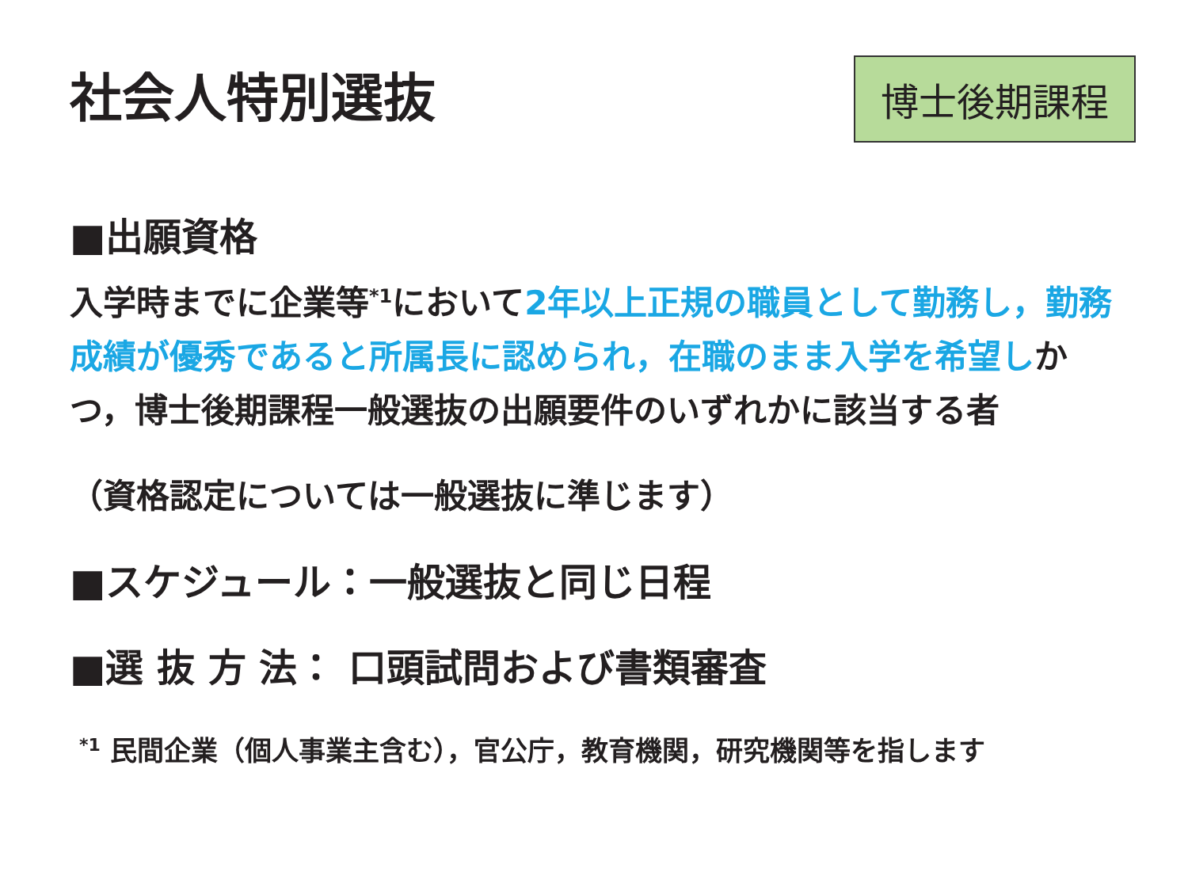社会人特別選抜
博士後期課程
■出願資格
入学時までに企業等<sup>*1</sup>において2年以上正規の職員として勤務し，勤務成績が優秀であると所属長に認められ，在職のまま入学を希望しかつ，博士後期課程一般選抜の出願要件のいずれかに該当する者
（資格認定については一般選抜に準じます）
■スケジュール：一般選抜と同じ日程
■選 抜 方 法： 口頭試問および書類審査
<sup>*1</sup> 民間企業（個人事業主含む），官公庁，教育機関，研究機関等を指します